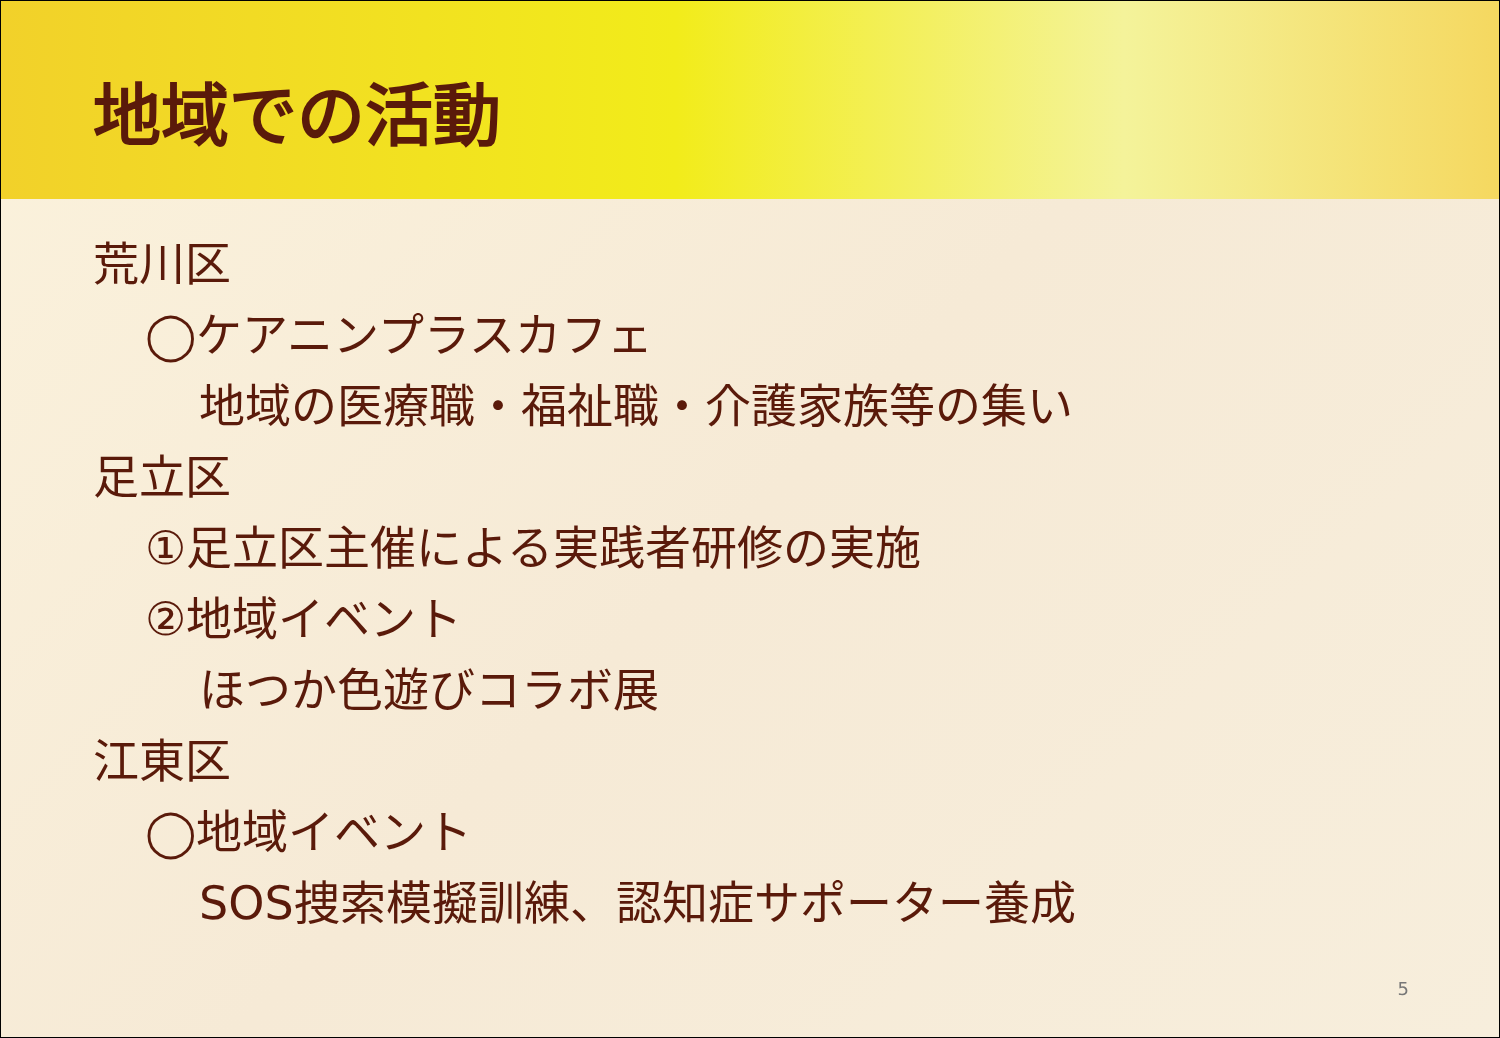地域での活動
荒川区
◯ケアニンプラスカフェ
地域の医療職・福祉職・介護家族等の集い
足立区
①足立区主催による実践者研修の実施
②地域イベント
ほつか色遊びコラボ展
江東区
◯地域イベント
SOS捜索模擬訓練、認知症サポーター養成
5